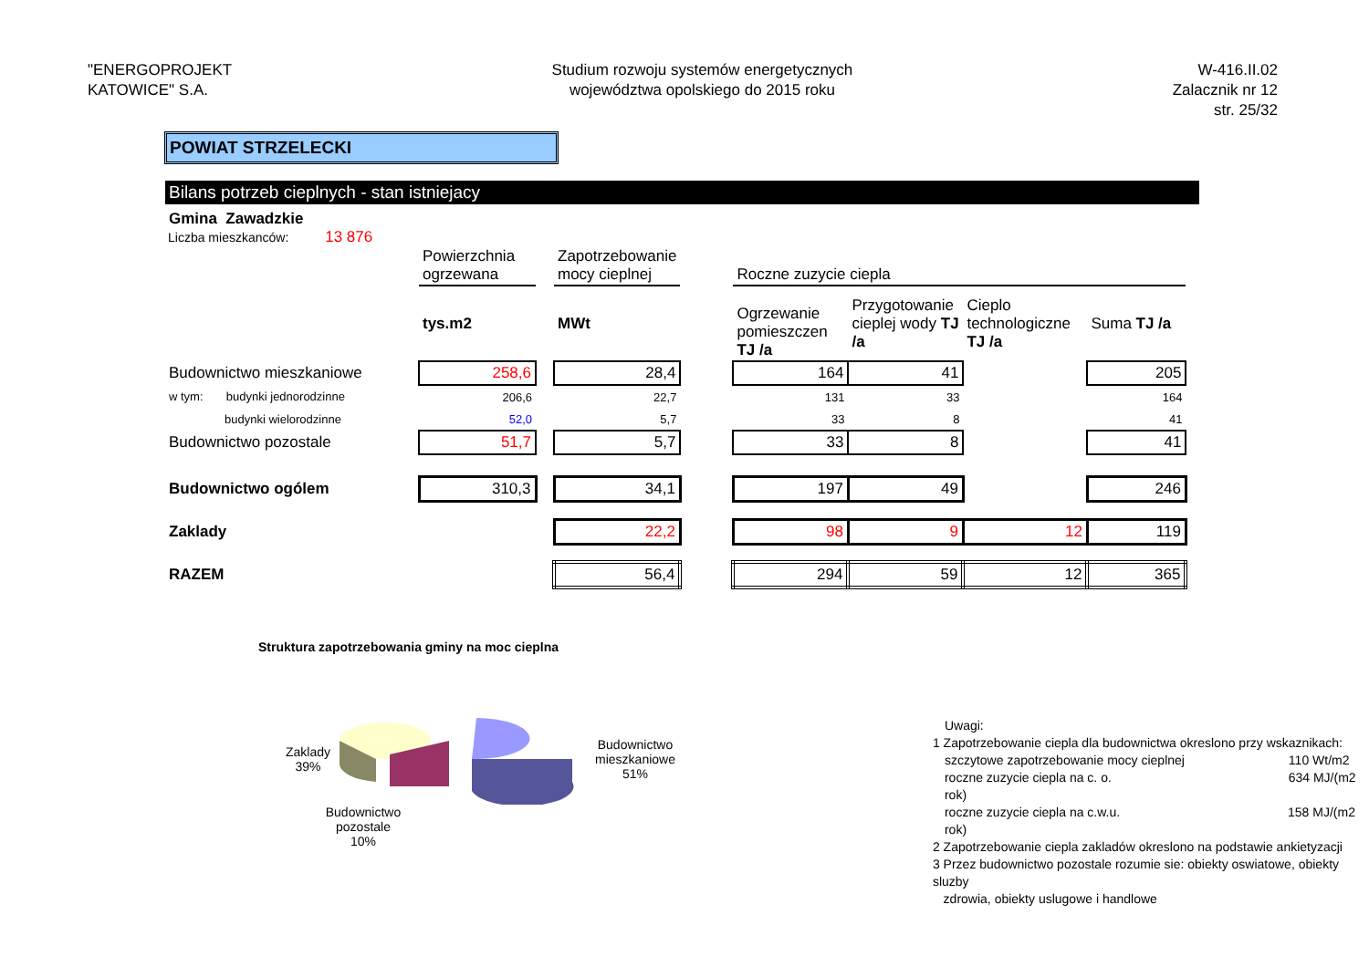"ENERGOPROJEKT
KATOWICE" S.A.
Studium rozwoju systemów energetycznych
województwa opolskiego do 2015 roku
W-416.II.02
Zalacznik nr 12
str. 25/32
POWIAT STRZELECKI
Bilans potrzeb cieplnych - stan istniejacy
Gmina Zawadzkie
Liczba mieszkanców: 13 876
| | Powierzchnia ogrzewana | | Zapotrzebowanie mocy cieplnej | | Roczne zuzycie ciepla | | | |
| | tys.m2 | | MWt | | Ogrzewanie pomieszczen TJ /a | Przygotowanie cieplej wody TJ /a | Cieplo technologiczne TJ /a | Suma TJ /a |
| Budownictwo mieszkaniowe | 258,6 | | 28,4 | | 164 | 41 | | 205 |
| w tym: budynki jednorodzinne | 206,6 | | 22,7 | | 131 | 33 | | 164 |
| budynki wielorodzinne | 52,0 | | 5,7 | | 33 | 8 | | 41 |
| Budownictwo pozostale | 51,7 | | 5,7 | | 33 | 8 | | 41 |
| Budownictwo ogólem | 310,3 | | 34,1 | | 197 | 49 | | 246 |
| Zaklady | | | 22,2 | | 98 | 9 | 12 | 119 |
| RAZEM | | | 56,4 | | 294 | 59 | 12 | 365 |
Struktura zapotrzebowania gminy na moc cieplna
Zaklady
39%
Budownictwo
mieszkaniowe
51%
Budownictwo pozostale
10%
Uwagi:
1 Zapotrzebowanie ciepla dla budownictwa okreslono przy wskaznikach:
szczytowe zapotrzebowanie mocy cieplnej 110 Wt/m2
roczne zuzycie ciepla na c. o. 634 MJ/(m2 rok)
roczne zuzycie ciepla na c.w.u. 158 MJ/(m2 rok)
2 Zapotrzebowanie ciepla zakladów okreslono na podstawie ankietyzacji
3 Przez budownictwo pozostale rozumie sie: obiekty oswiatowe, obiekty sluzby
zdrowia, obiekty uslugowe i handlowe